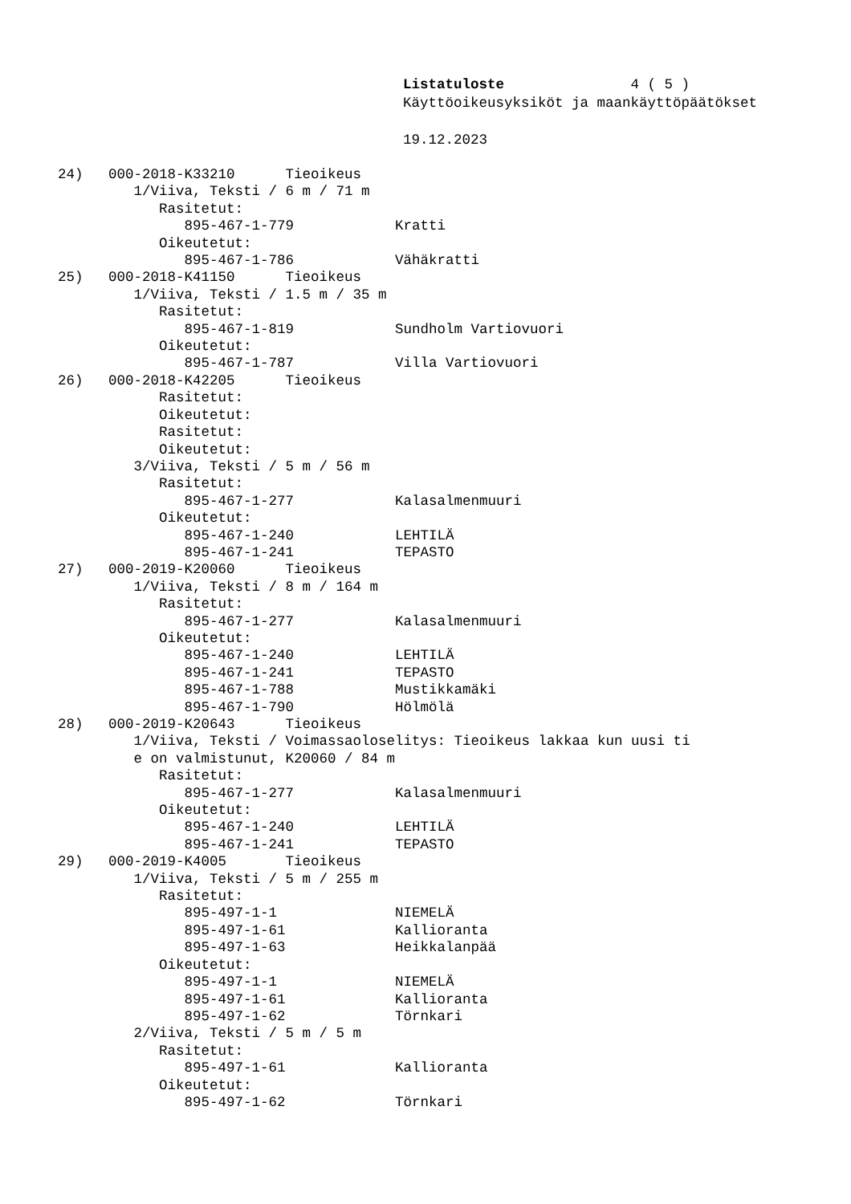Listatuloste 4 ( 5 )
Käyttöoikeusyksiköt ja maankäyttöpäätökset
19.12.2023
24)   000-2018-K33210      Tieoikeus
         1/Viiva, Teksti / 6 m / 71 m
            Rasitetut:
               895-467-1-779            Kratti
            Oikeutetut:
               895-467-1-786            Vähäkratti
25)   000-2018-K41150      Tieoikeus
         1/Viiva, Teksti / 1.5 m / 35 m
            Rasitetut:
               895-467-1-819            Sundholm Vartiovuori
            Oikeutetut:
               895-467-1-787            Villa Vartiovuori
26)   000-2018-K42205      Tieoikeus
            Rasitetut:
            Oikeutetut:
            Rasitetut:
            Oikeutetut:
         3/Viiva, Teksti / 5 m / 56 m
            Rasitetut:
               895-467-1-277            Kalasalmenmuuri
            Oikeutetut:
               895-467-1-240            LEHTILÄ
               895-467-1-241            TEPASTO
27)   000-2019-K20060      Tieoikeus
         1/Viiva, Teksti / 8 m / 164 m
            Rasitetut:
               895-467-1-277            Kalasalmenmuuri
            Oikeutetut:
               895-467-1-240            LEHTILÄ
               895-467-1-241            TEPASTO
               895-467-1-788            Mustikkamäki
               895-467-1-790            Hölmölä
28)   000-2019-K20643      Tieoikeus
         1/Viiva, Teksti / Voimassaoloselitys: Tieoikeus lakkaa kun uusi ti
         e on valmistunut, K20060 / 84 m
            Rasitetut:
               895-467-1-277            Kalasalmenmuuri
            Oikeutetut:
               895-467-1-240            LEHTILÄ
               895-467-1-241            TEPASTO
29)   000-2019-K4005       Tieoikeus
         1/Viiva, Teksti / 5 m / 255 m
            Rasitetut:
               895-497-1-1              NIEMELÄ
               895-497-1-61             Kallioranta
               895-497-1-63             Heikkalanpää
            Oikeutetut:
               895-497-1-1              NIEMELÄ
               895-497-1-61             Kallioranta
               895-497-1-62             Törnkari
         2/Viiva, Teksti / 5 m / 5 m
            Rasitetut:
               895-497-1-61             Kallioranta
            Oikeutetut:
               895-497-1-62             Törnkari